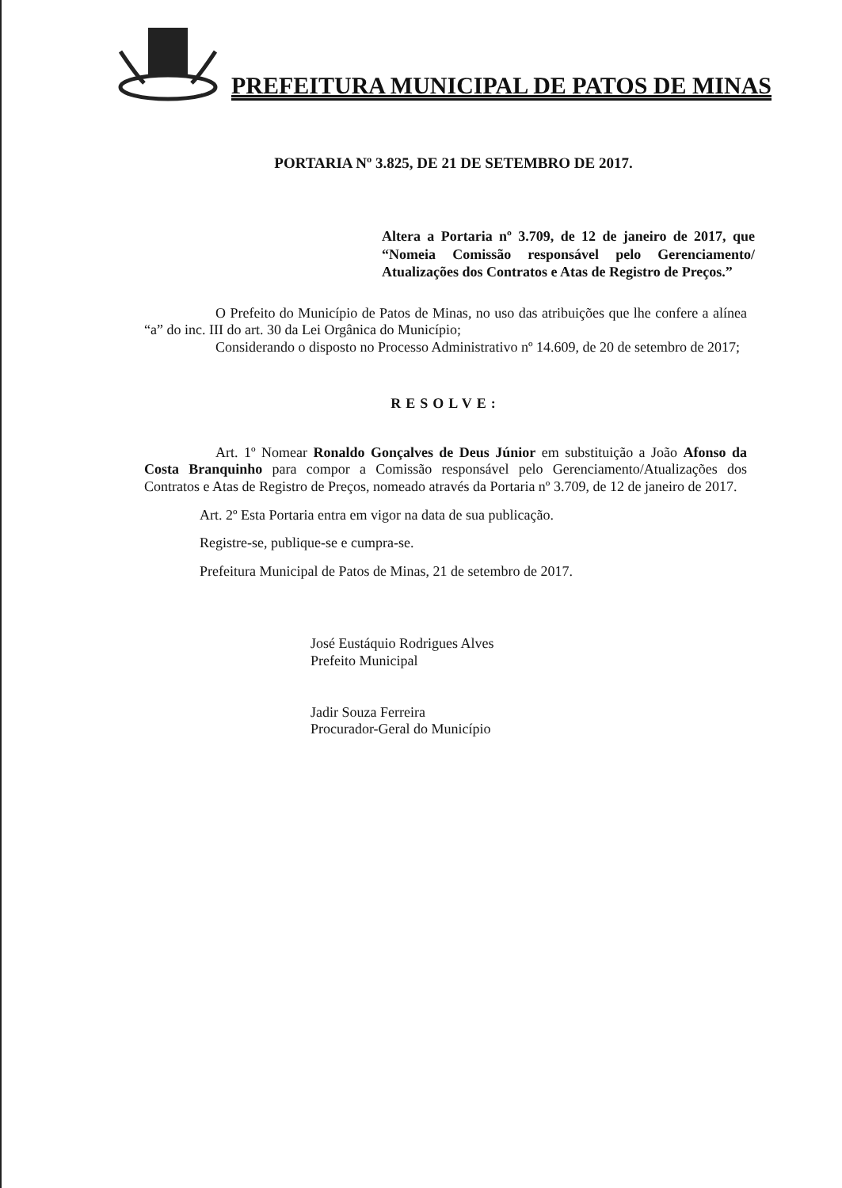PREFEITURA MUNICIPAL DE PATOS DE MINAS
PORTARIA Nº 3.825, DE 21 DE SETEMBRO DE 2017.
Altera a Portaria nº 3.709, de 12 de janeiro de 2017, que “Nomeia Comissão responsável pelo Gerenciamento/ Atualizações dos Contratos e Atas de Registro de Preços.”
O Prefeito do Município de Patos de Minas, no uso das atribuições que lhe confere a alínea “a” do inc. III do art. 30 da Lei Orgânica do Município;
Considerando o disposto no Processo Administrativo nº 14.609, de 20 de setembro de 2017;
RESOLVE:
Art. 1º Nomear Ronaldo Gonçalves de Deus Júnior em substituição a João Afonso da Costa Branquinho para compor a Comissão responsável pelo Gerenciamento/Atualizações dos Contratos e Atas de Registro de Preços, nomeado através da Portaria nº 3.709, de 12 de janeiro de 2017.
Art. 2º Esta Portaria entra em vigor na data de sua publicação.
Registre-se, publique-se e cumpra-se.
Prefeitura Municipal de Patos de Minas, 21 de setembro de 2017.
José Eustáquio Rodrigues Alves
Prefeito Municipal
Jadir Souza Ferreira
Procurador-Geral do Município